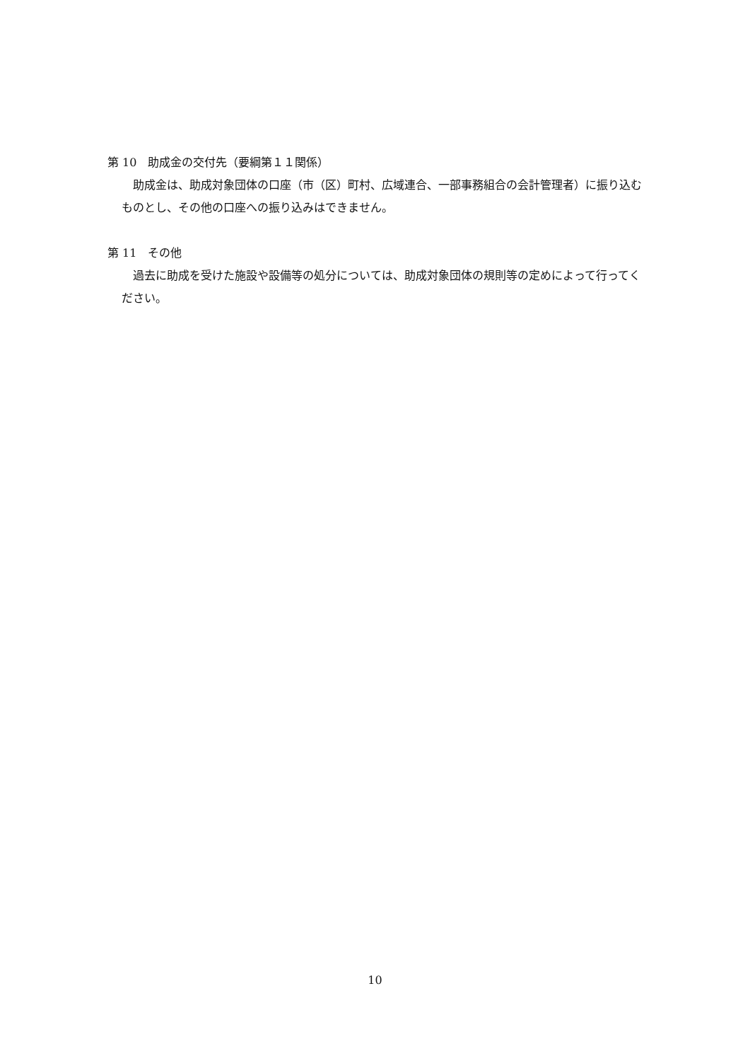第 10　助成金の交付先（要綱第１１関係）
　助成金は、助成対象団体の口座（市（区）町村、広域連合、一部事務組合の会計管理者）に振り込むものとし、その他の口座への振り込みはできません。
第 11　その他
　過去に助成を受けた施設や設備等の処分については、助成対象団体の規則等の定めによって行ってください。
10